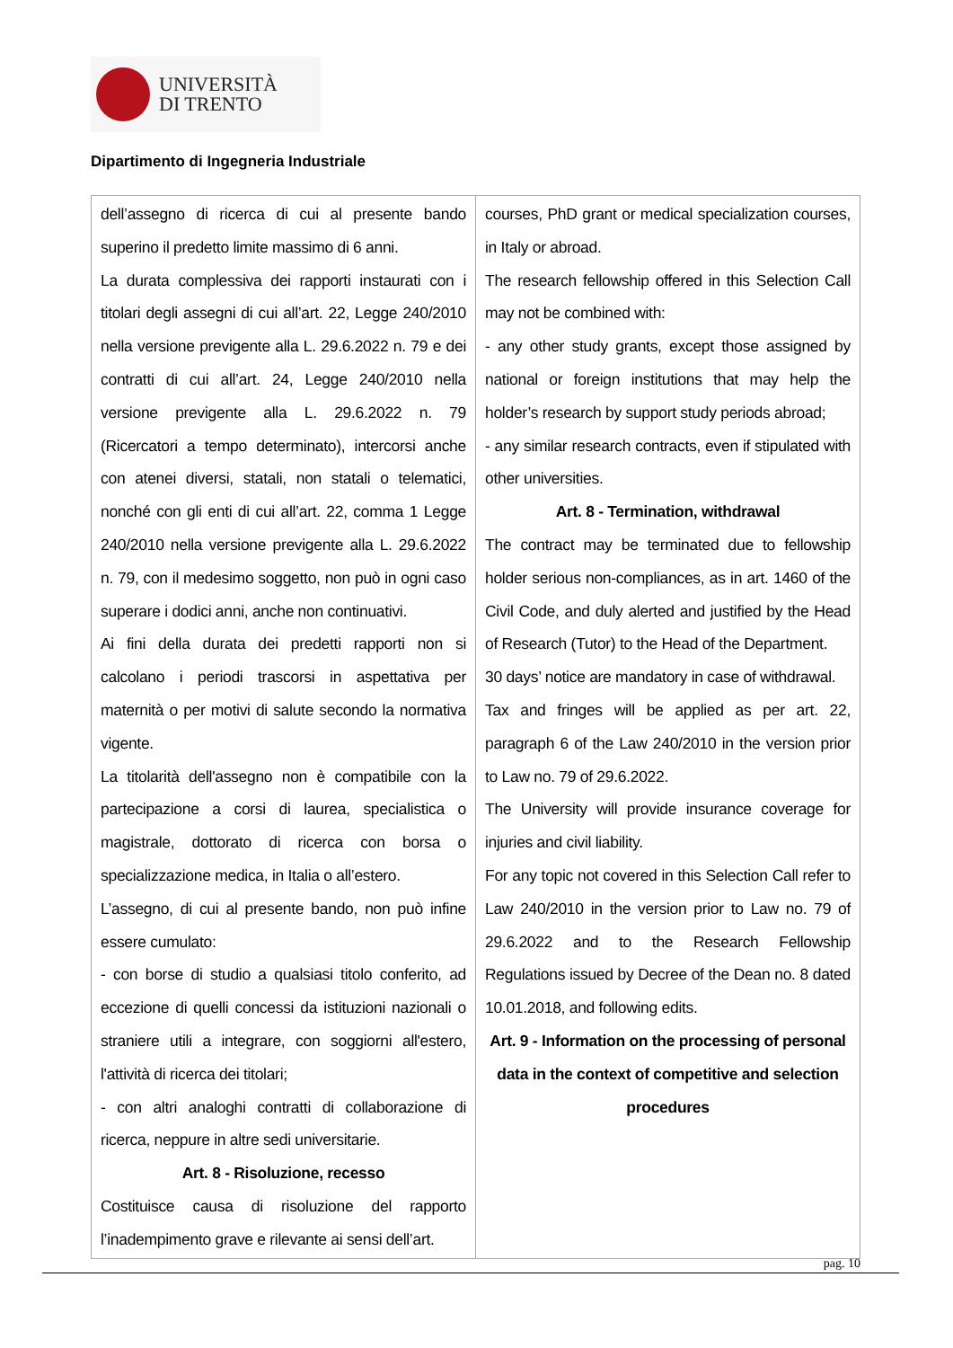UNIVERSITÀ
DI TRENTO
Dipartimento di Ingegneria Industriale
| dell’assegno di ricerca di cui al presente bando superino il predetto limite massimo di 6 anni. La durata complessiva dei rapporti instaurati con i titolari degli assegni di cui all’art. 22, Legge 240/2010 nella versione previgente alla L. 29.6.2022 n. 79 e dei contratti di cui all’art. 24, Legge 240/2010 nella versione previgente alla L. 29.6.2022 n. 79 (Ricercatori a tempo determinato), intercorsi anche con atenei diversi, statali, non statali o telematici, nonché con gli enti di cui all’art. 22, comma 1 Legge 240/2010 nella versione previgente alla L. 29.6.2022 n. 79, con il medesimo soggetto, non può in ogni caso superare i dodici anni, anche non continuativi. Ai fini della durata dei predetti rapporti non si calcolano i periodi trascorsi in aspettativa per maternità o per motivi di salute secondo la normativa vigente. La titolarità dell'assegno non è compatibile con la partecipazione a corsi di laurea, specialistica o magistrale, dottorato di ricerca con borsa o specializzazione medica, in Italia o all’estero. L’assegno, di cui al presente bando, non può infine essere cumulato: - con borse di studio a qualsiasi titolo conferito, ad eccezione di quelli concessi da istituzioni nazionali o straniere utili a integrare, con soggiorni all'estero, l'attività di ricerca dei titolari; - con altri analoghi contratti di collaborazione di ricerca, neppure in altre sedi universitarie. Art. 8 - Risoluzione, recesso Costituisce causa di risoluzione del rapporto l’inadempimento grave e rilevante ai sensi dell’art. | courses, PhD grant or medical specialization courses, in Italy or abroad. The research fellowship offered in this Selection Call may not be combined with: - any other study grants, except those assigned by national or foreign institutions that may help the holder’s research by support study periods abroad; - any similar research contracts, even if stipulated with other universities. Art. 8 - Termination, withdrawal The contract may be terminated due to fellowship holder serious non-compliances, as in art. 1460 of the Civil Code, and duly alerted and justified by the Head of Research (Tutor) to the Head of the Department. 30 days’ notice are mandatory in case of withdrawal. Tax and fringes will be applied as per art. 22, paragraph 6 of the Law 240/2010 in the version prior to Law no. 79 of 29.6.2022. The University will provide insurance coverage for injuries and civil liability. For any topic not covered in this Selection Call refer to Law 240/2010 in the version prior to Law no. 79 of 29.6.2022 and to the Research Fellowship Regulations issued by Decree of the Dean no. 8 dated 10.01.2018, and following edits. Art. 9 - Information on the processing of personal data in the context of competitive and selection procedures |
pag. 10